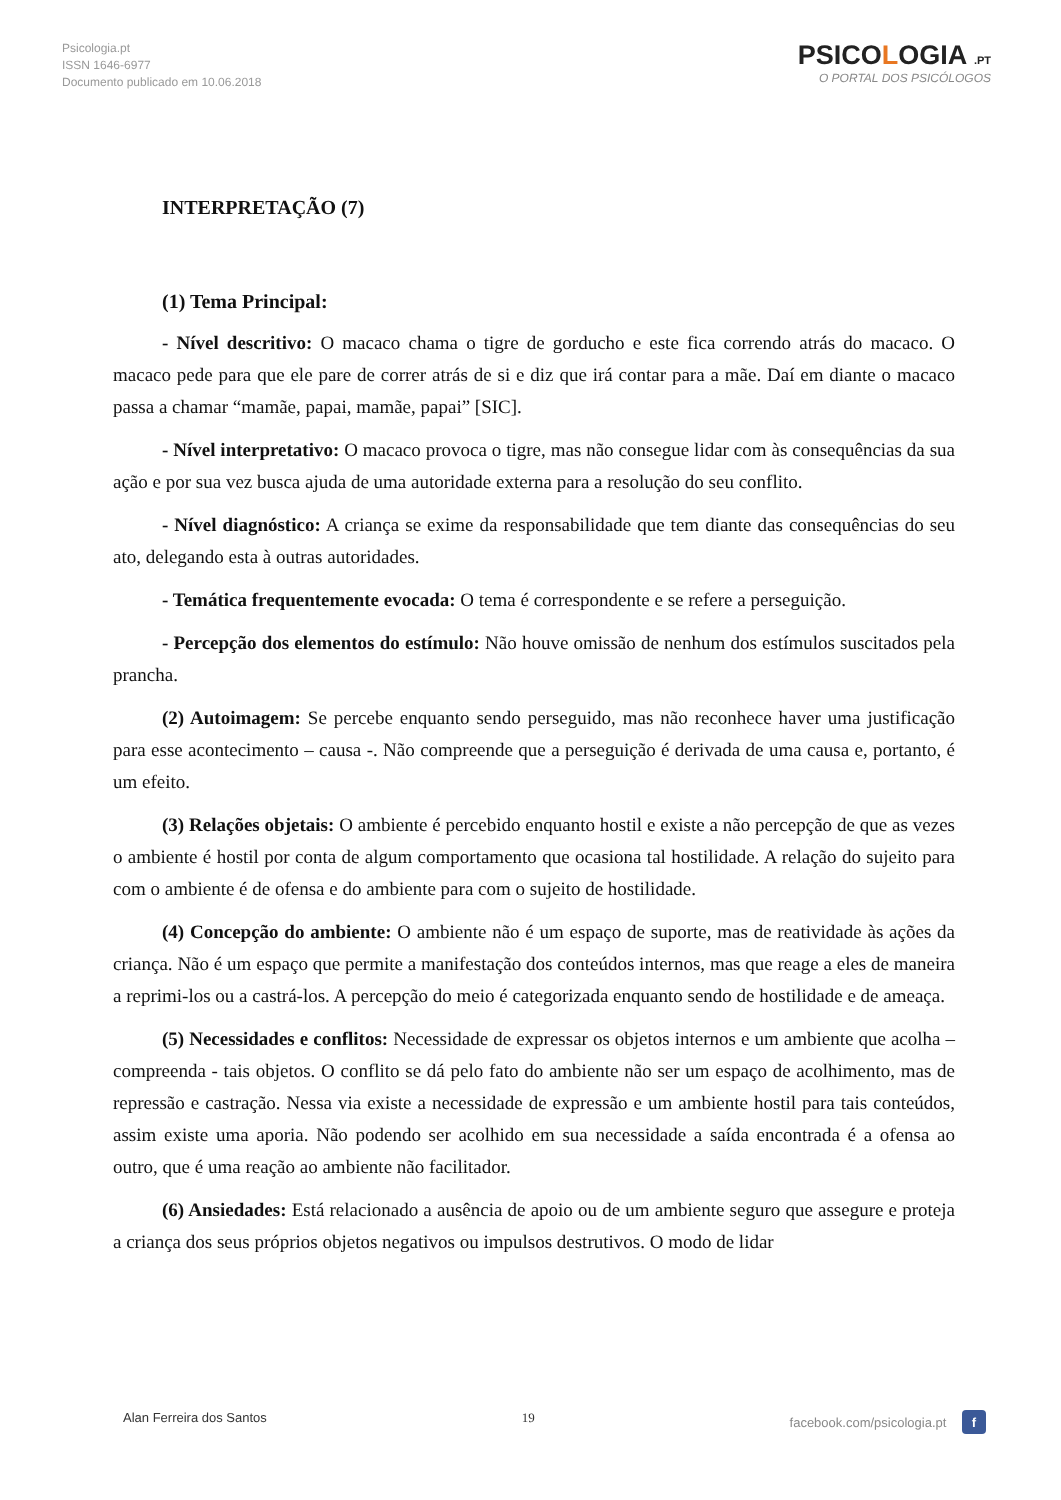Psicologia.pt
ISSN 1646-6977
Documento publicado em 10.06.2018
PSICOLOGIA .PT
O PORTAL DOS PSICÓLOGOS
INTERPRETAÇÃO (7)
(1) Tema Principal:
- Nível descritivo: O macaco chama o tigre de gorducho e este fica correndo atrás do macaco. O macaco pede para que ele pare de correr atrás de si e diz que irá contar para a mãe. Daí em diante o macaco passa a chamar “mamãe, papai, mamãe, papai” [SIC].
- Nível interpretativo: O macaco provoca o tigre, mas não consegue lidar com às consequências da sua ação e por sua vez busca ajuda de uma autoridade externa para a resolução do seu conflito.
- Nível diagnóstico: A criança se exime da responsabilidade que tem diante das consequências do seu ato, delegando esta à outras autoridades.
- Temática frequentemente evocada: O tema é correspondente e se refere a perseguição.
- Percepção dos elementos do estímulo: Não houve omissão de nenhum dos estímulos suscitados pela prancha.
(2) Autoimagem: Se percebe enquanto sendo perseguido, mas não reconhece haver uma justificação para esse acontecimento – causa -. Não compreende que a perseguição é derivada de uma causa e, portanto, é um efeito.
(3) Relações objetais: O ambiente é percebido enquanto hostil e existe a não percepção de que as vezes o ambiente é hostil por conta de algum comportamento que ocasiona tal hostilidade. A relação do sujeito para com o ambiente é de ofensa e do ambiente para com o sujeito de hostilidade.
(4) Concepção do ambiente: O ambiente não é um espaço de suporte, mas de reatividade às ações da criança. Não é um espaço que permite a manifestação dos conteúdos internos, mas que reage a eles de maneira a reprimi-los ou a castrá-los. A percepção do meio é categorizada enquanto sendo de hostilidade e de ameaça.
(5) Necessidades e conflitos: Necessidade de expressar os objetos internos e um ambiente que acolha – compreenda - tais objetos. O conflito se dá pelo fato do ambiente não ser um espaço de acolhimento, mas de repressão e castração. Nessa via existe a necessidade de expressão e um ambiente hostil para tais conteúdos, assim existe uma aporia. Não podendo ser acolhido em sua necessidade a saída encontrada é a ofensa ao outro, que é uma reação ao ambiente não facilitador.
(6) Ansiedades: Está relacionado a ausência de apoio ou de um ambiente seguro que assegure e proteja a criança dos seus próprios objetos negativos ou impulsos destrutivos. O modo de lidar
Alan Ferreira dos Santos 19 facebook.com/psicologia.pt f